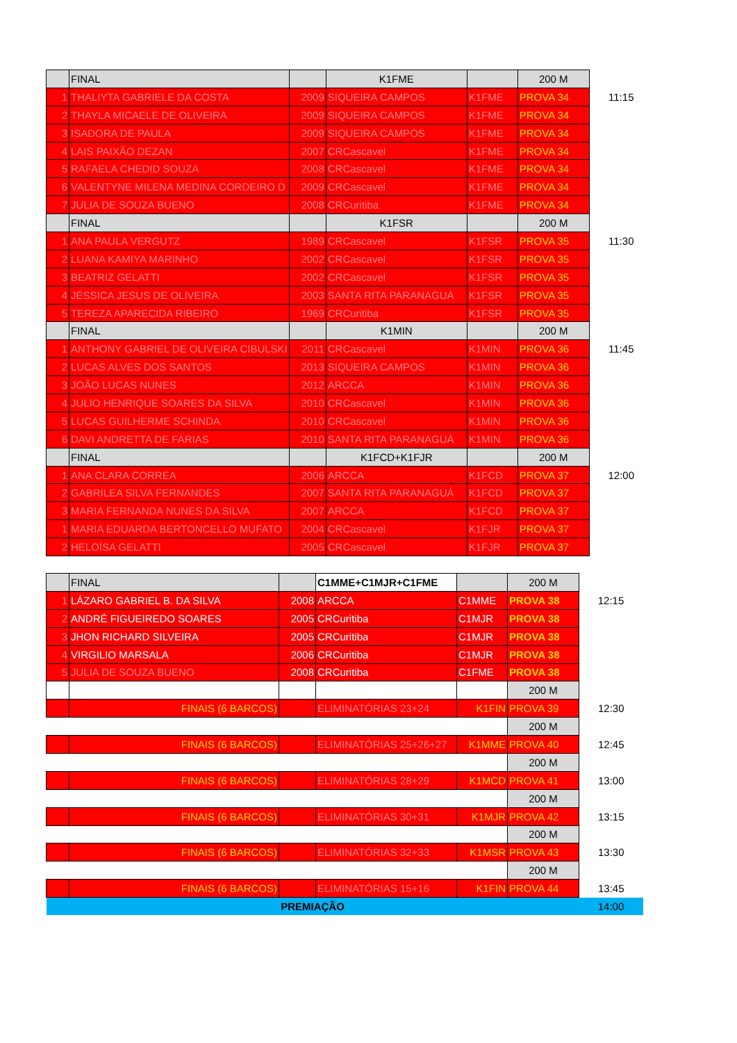| | FINAL | | K1FME | | 200 M | |
| 1 | THALIYTA GABRIELE DA COSTA | 2009 | SIQUEIRA CAMPOS | K1FME | PROVA 34 | 11:15 |
| 2 | THAYLA MICAELE DE OLIVEIRA | 2009 | SIQUEIRA CAMPOS | K1FME | PROVA 34 | |
| 3 | ISADORA DE PAULA | 2009 | SIQUEIRA CAMPOS | K1FME | PROVA 34 | |
| 4 | LAIS PAIXÃO DEZAN | 2007 | CRCascavel | K1FME | PROVA 34 | |
| 5 | RAFAELA CHEDID SOUZA | 2008 | CRCascavel | K1FME | PROVA 34 | |
| 6 | VALENTYNE MILENA MEDINA CORDEIRO D | 2009 | CRCascavel | K1FME | PROVA 34 | |
| 7 | JULIA DE SOUZA BUENO | 2008 | CRCuritiba | K1FME | PROVA 34 | |
| | FINAL | | K1FSR | | 200 M | |
| 1 | ANA PAULA VERGUTZ | 1989 | CRCascavel | K1FSR | PROVA 35 | 11:30 |
| 2 | LUANA KAMIYA MARINHO | 2002 | CRCascavel | K1FSR | PROVA 35 | |
| 3 | BEATRIZ GELATTI | 2002 | CRCascavel | K1FSR | PROVA 35 | |
| 4 | JÉSSICA JESUS DE OLIVEIRA | 2003 | SANTA RITA PARANAGUÁ | K1FSR | PROVA 35 | |
| 5 | TEREZA APARECIDA RIBEIRO | 1969 | CRCuritiba | K1FSR | PROVA 35 | |
| | FINAL | | K1MIN | | 200 M | |
| 1 | ANTHONY GABRIEL DE OLIVEIRA CIBULSKI | 2011 | CRCascavel | K1MIN | PROVA 36 | 11:45 |
| 2 | LUCAS ALVES DOS SANTOS | 2013 | SIQUEIRA CAMPOS | K1MIN | PROVA 36 | |
| 3 | JOÃO LUCAS NUNES | 2012 | ARCCA | K1MIN | PROVA 36 | |
| 4 | JULIO HENRIQUE SOARES DA SILVA | 2010 | CRCascavel | K1MIN | PROVA 36 | |
| 5 | LUCAS GUILHERME SCHINDA | 2010 | CRCascavel | K1MIN | PROVA 36 | |
| 6 | DAVI ANDRETTA DE FARIAS | 2010 | SANTA RITA PARANAGUÁ | K1MIN | PROVA 36 | |
| | FINAL | | K1FCD+K1FJR | | 200 M | |
| 1 | ANA CLARA CORREA | 2006 | ARCCA | K1FCD | PROVA 37 | 12:00 |
| 2 | GABRILEA SILVA FERNANDES | 2007 | SANTA RITA PARANAGUÁ | K1FCD | PROVA 37 | |
| 3 | MARIA FERNANDA NUNES DA SILVA | 2007 | ARCCA | K1FCD | PROVA 37 | |
| 1 | MARIA EDUARDA BERTONCELLO MUFATO | 2004 | CRCascavel | K1FJR | PROVA 37 | |
| 2 | HELOÍSA GELATTI | 2005 | CRCascavel | K1FJR | PROVA 37 | |
| | FINAL | | C1MME+C1MJR+C1FME | | 200 M | |
| 1 | LÁZARO GABRIEL B. DA SILVA | 2008 | ARCCA | C1MME | PROVA 38 | 12:15 |
| 2 | ANDRÉ FIGUEIREDO SOARES | 2005 | CRCuritiba | C1MJR | PROVA 38 | |
| 3 | JHON RICHARD SILVEIRA | 2005 | CRCuritiba | C1MJR | PROVA 38 | |
| 4 | VIRGILIO MARSALA | 2006 | CRCuritiba | C1MJR | PROVA 38 | |
| 5 | JULIA DE SOUZA BUENO | 2008 | CRCuritiba | C1FME | PROVA 38 | |
| | | | | | 200 M | |
| | FINAIS (6 BARCOS) | | ELIMINATÓRIAS 23+24 | K1FIN | PROVA 39 | 12:30 |
| | | | | | 200 M | |
| | FINAIS (6 BARCOS) | | ELIMINATÓRIAS 25+26+27 | K1MME | PROVA 40 | 12:45 |
| | | | | | 200 M | |
| | FINAIS (6 BARCOS) | | ELIMINATÓRIAS 28+29 | K1MCD | PROVA 41 | 13:00 |
| | | | | | 200 M | |
| | FINAIS (6 BARCOS) | | ELIMINATÓRIAS 30+31 | K1MJR | PROVA 42 | 13:15 |
| | | | | | 200 M | |
| | FINAIS (6 BARCOS) | | ELIMINATÓRIAS 32+33 | K1MSR | PROVA 43 | 13:30 |
| | | | | | 200 M | |
| | FINAIS (6 BARCOS) | | ELIMINATÓRIAS 15+16 | K1FIN | PROVA 44 | 13:45 |
| PREMIAÇÃO | | | | | | 14:00 |